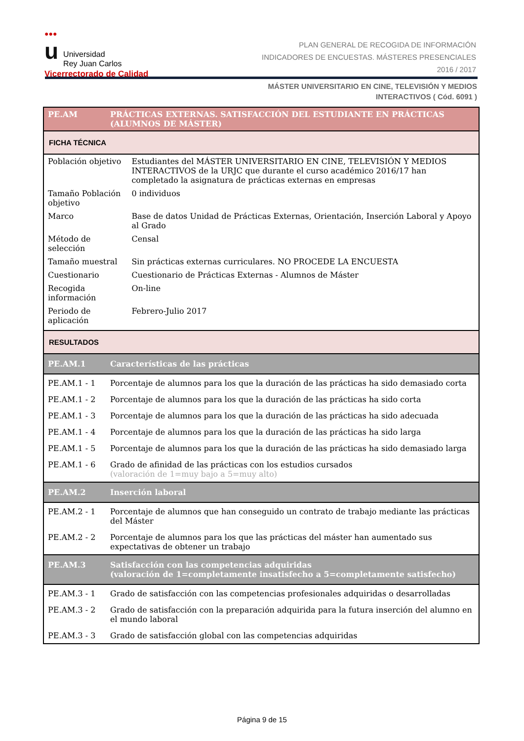●●●
u Universidad
Rey Juan Carlos
Vicerrectorado de Calidad
PLAN GENERAL DE RECOGIDA DE INFORMACIÓN
INDICADORES DE ENCUESTAS. MÁSTERES PRESENCIALES
2016 / 2017
MÁSTER UNIVERSITARIO EN CINE, TELEVISIÓN Y MEDIOS
INTERACTIVOS ( Cód. 6091 )
| PE.AM | PRÁCTICAS EXTERNAS. SATISFACCIÓN DEL ESTUDIANTE EN PRÁCTICAS (ALUMNOS DE MÁSTER) | |
| FICHA TÉCNICA | | |
| Población objetivo | | Estudiantes del MÁSTER UNIVERSITARIO EN CINE, TELEVISIÓN Y MEDIOS INTERACTIVOS de la URJC que durante el curso académico 2016/17 han completado la asignatura de prácticas externas en empresas |
| Tamaño Población objetivo | | 0 individuos |
| Marco | | Base de datos Unidad de Prácticas Externas, Orientación, Inserción Laboral y Apoyo al Grado |
| Método de selección | | Censal |
| Tamaño muestral | | Sin prácticas externas curriculares. NO PROCEDE LA ENCUESTA |
| Cuestionario | | Cuestionario de Prácticas Externas - Alumnos de Máster |
| Recogida información | | On-line |
| Periodo de aplicación | | Febrero-Julio 2017 |
| RESULTADOS | | |
| PE.AM.1 | Características de las prácticas | |
| PE.AM.1 - 1 | Porcentaje de alumnos para los que la duración de las prácticas ha sido demasiado corta | |
| PE.AM.1 - 2 | Porcentaje de alumnos para los que la duración de las prácticas ha sido corta | |
| PE.AM.1 - 3 | Porcentaje de alumnos para los que la duración de las prácticas ha sido adecuada | |
| PE.AM.1 - 4 | Porcentaje de alumnos para los que la duración de las prácticas ha sido larga | |
| PE.AM.1 - 5 | Porcentaje de alumnos para los que la duración de las prácticas ha sido demasiado larga | |
| PE.AM.1 - 6 | Grado de afinidad de las prácticas con los estudios cursados (valoración de 1=muy bajo a 5=muy alto) | |
| PE.AM.2 | Inserción laboral | |
| PE.AM.2 - 1 | Porcentaje de alumnos que han conseguido un contrato de trabajo mediante las prácticas del Máster | |
| PE.AM.2 - 2 | Porcentaje de alumnos para los que las prácticas del máster han aumentado sus expectativas de obtener un trabajo | |
| PE.AM.3 | Satisfacción con las competencias adquiridas (valoración de 1=completamente insatisfecho a 5=completamente satisfecho) | |
| PE.AM.3 - 1 | Grado de satisfacción con las competencias profesionales adquiridas o desarrolladas | |
| PE.AM.3 - 2 | Grado de satisfacción con la preparación adquirida para la futura inserción del alumno en el mundo laboral | |
| PE.AM.3 - 3 | Grado de satisfacción global con las competencias adquiridas | |
Página 9 de 15